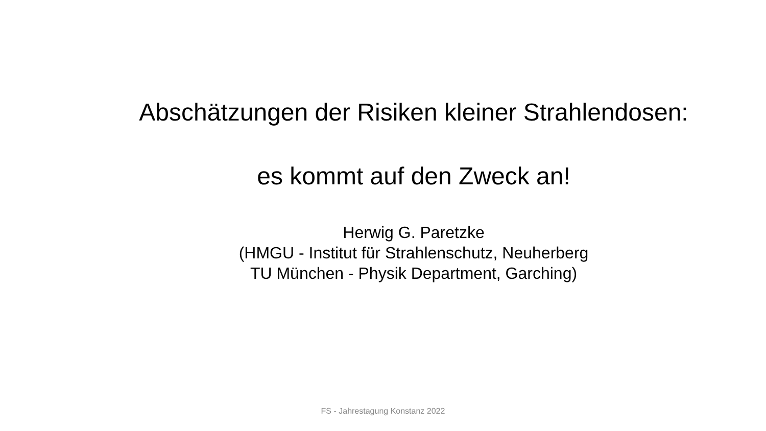Abschätzungen der Risiken kleiner Strahlendosen:
es kommt auf den Zweck an!
Herwig G. Paretzke
(HMGU - Institut für Strahlenschutz, Neuherberg
TU München - Physik Department, Garching)
FS - Jahrestagung Konstanz 2022